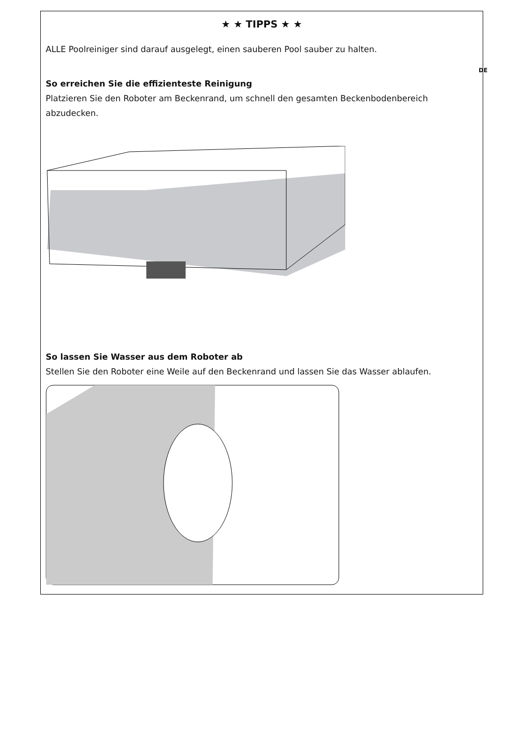DE
★ ★ TIPPS ★ ★
ALLE Poolreiniger sind darauf ausgelegt, einen sauberen Pool sauber zu halten.
So erreichen Sie die effizienteste Reinigung
Platzieren Sie den Roboter am Beckenrand, um schnell den gesamten Beckenbodenbereich abzudecken.
So lassen Sie Wasser aus dem Roboter ab
Stellen Sie den Roboter eine Weile auf den Beckenrand und lassen Sie das Wasser ablaufen.